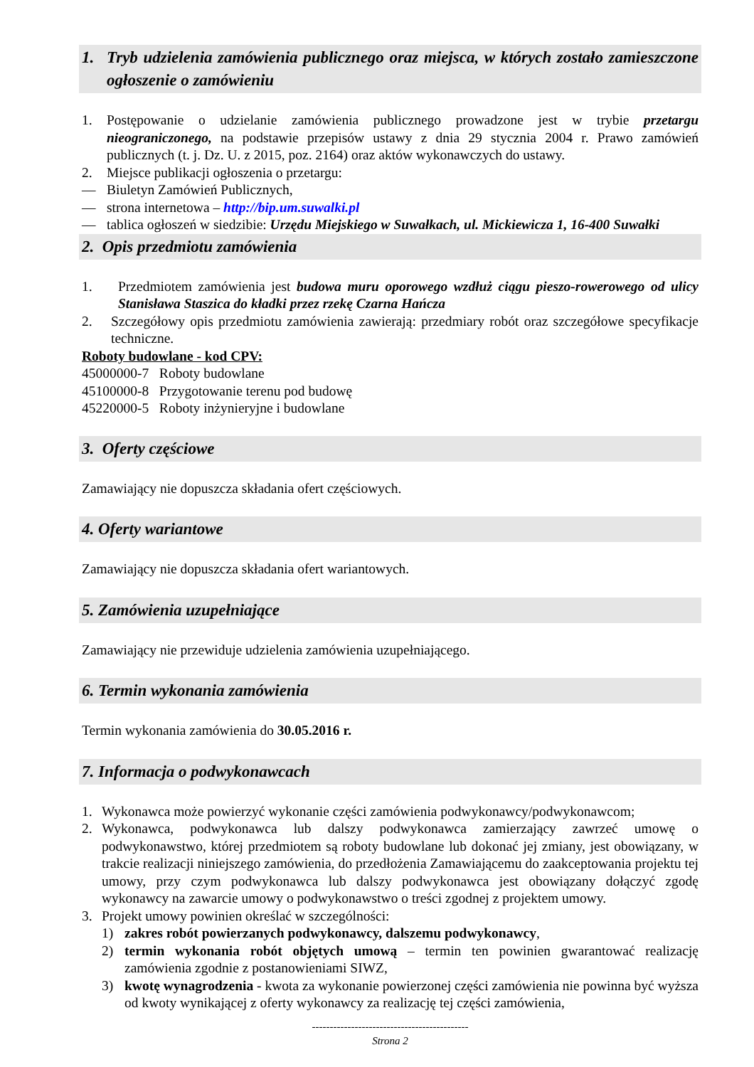1. Tryb udzielenia zamówienia publicznego oraz miejsca, w których zostało zamieszczone ogłoszenie o zamówieniu
1. Postępowanie o udzielanie zamówienia publicznego prowadzone jest w trybie przetargu nieograniczonego, na podstawie przepisów ustawy z dnia 29 stycznia 2004 r. Prawo zamówień publicznych (t. j. Dz. U. z 2015, poz. 2164) oraz aktów wykonawczych do ustawy.
2. Miejsce publikacji ogłoszenia o przetargu:
— Biuletyn Zamówień Publicznych,
— strona internetowa – http://bip.um.suwalki.pl
— tablica ogłoszeń w siedzibie: Urzędu Miejskiego w Suwałkach, ul. Mickiewicza 1, 16-400 Suwałki
2. Opis przedmiotu zamówienia
1. Przedmiotem zamówienia jest budowa muru oporowego wzdłuż ciągu pieszo-rowerowego od ulicy Stanisława Staszica do kładki przez rzekę Czarna Hańcza
2. Szczegółowy opis przedmiotu zamówienia zawierają: przedmiary robót oraz szczegółowe specyfikacje techniczne.
Roboty budowlane - kod CPV:
45000000-7 Roboty budowlane
45100000-8 Przygotowanie terenu pod budowę
45220000-5 Roboty inżynieryjne i budowlane
3. Oferty częściowe
Zamawiający nie dopuszcza składania ofert częściowych.
4. Oferty wariantowe
Zamawiający nie dopuszcza składania ofert wariantowych.
5. Zamówienia uzupełniające
Zamawiający nie przewiduje udzielenia zamówienia uzupełniającego.
6. Termin wykonania zamówienia
Termin wykonania zamówienia do 30.05.2016 r.
7. Informacja o podwykonawcach
1. Wykonawca może powierzyć wykonanie części zamówienia podwykonawcy/podwykonawcom;
2. Wykonawca, podwykonawca lub dalszy podwykonawca zamierzający zawrzeć umowę o podwykonawstwo, której przedmiotem są roboty budowlane lub dokonać jej zmiany, jest obowiązany, w trakcie realizacji niniejszego zamówienia, do przedłożenia Zamawiającemu do zaakceptowania projektu tej umowy, przy czym podwykonawca lub dalszy podwykonawca jest obowiązany dołączyć zgodę wykonawcy na zawarcie umowy o podwykonawstwo o treści zgodnej z projektem umowy.
3. Projekt umowy powinien określać w szczególności:
1) zakres robót powierzanych podwykonawcy, dalszemu podwykonawcy,
2) termin wykonania robót objętych umową – termin ten powinien gwarantować realizację zamówienia zgodnie z postanowieniami SIWZ,
3) kwotę wynagrodzenia - kwota za wykonanie powierzonej części zamówienia nie powinna być wyższa od kwoty wynikającej z oferty wykonawcy za realizację tej części zamówienia,
--------------------------------------------
Strona 2